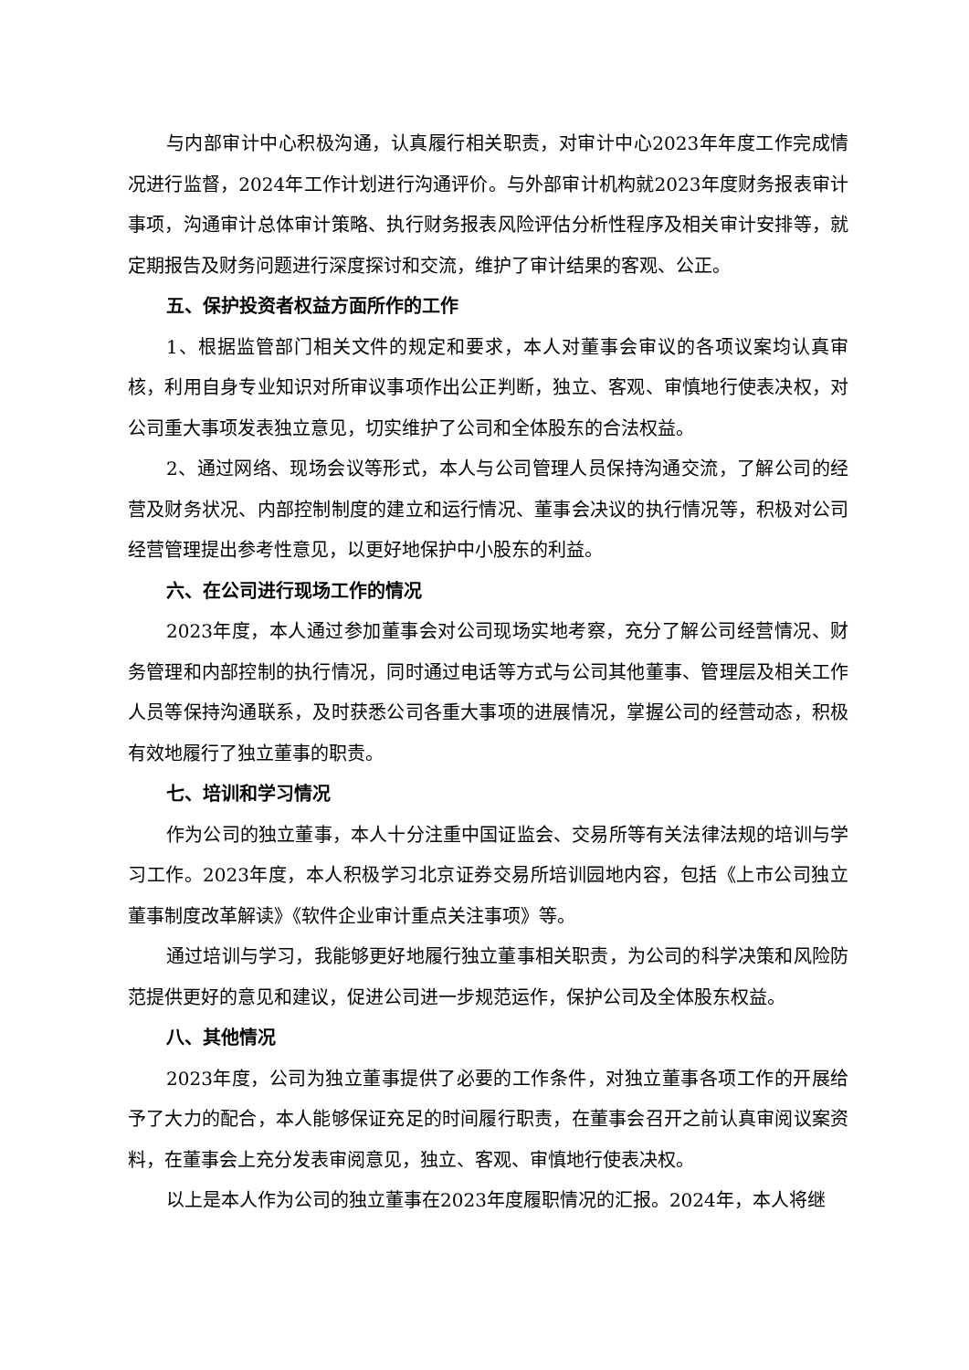与内部审计中心积极沟通，认真履行相关职责，对审计中心2023年年度工作完成情况进行监督，2024年工作计划进行沟通评价。与外部审计机构就2023年度财务报表审计事项，沟通审计总体审计策略、执行财务报表风险评估分析性程序及相关审计安排等，就定期报告及财务问题进行深度探讨和交流，维护了审计结果的客观、公正。
五、保护投资者权益方面所作的工作
1、根据监管部门相关文件的规定和要求，本人对董事会审议的各项议案均认真审核，利用自身专业知识对所审议事项作出公正判断，独立、客观、审慎地行使表决权，对公司重大事项发表独立意见，切实维护了公司和全体股东的合法权益。
2、通过网络、现场会议等形式，本人与公司管理人员保持沟通交流，了解公司的经营及财务状况、内部控制制度的建立和运行情况、董事会决议的执行情况等，积极对公司经营管理提出参考性意见，以更好地保护中小股东的利益。
六、在公司进行现场工作的情况
2023年度，本人通过参加董事会对公司现场实地考察，充分了解公司经营情况、财务管理和内部控制的执行情况，同时通过电话等方式与公司其他董事、管理层及相关工作人员等保持沟通联系，及时获悉公司各重大事项的进展情况，掌握公司的经营动态，积极有效地履行了独立董事的职责。
七、培训和学习情况
作为公司的独立董事，本人十分注重中国证监会、交易所等有关法律法规的培训与学习工作。2023年度，本人积极学习北京证券交易所培训园地内容，包括《上市公司独立董事制度改革解读》《软件企业审计重点关注事项》等。
通过培训与学习，我能够更好地履行独立董事相关职责，为公司的科学决策和风险防范提供更好的意见和建议，促进公司进一步规范运作，保护公司及全体股东权益。
八、其他情况
2023年度，公司为独立董事提供了必要的工作条件，对独立董事各项工作的开展给予了大力的配合，本人能够保证充足的时间履行职责，在董事会召开之前认真审阅议案资料，在董事会上充分发表审阅意见，独立、客观、审慎地行使表决权。
以上是本人作为公司的独立董事在2023年度履职情况的汇报。2024年，本人将继